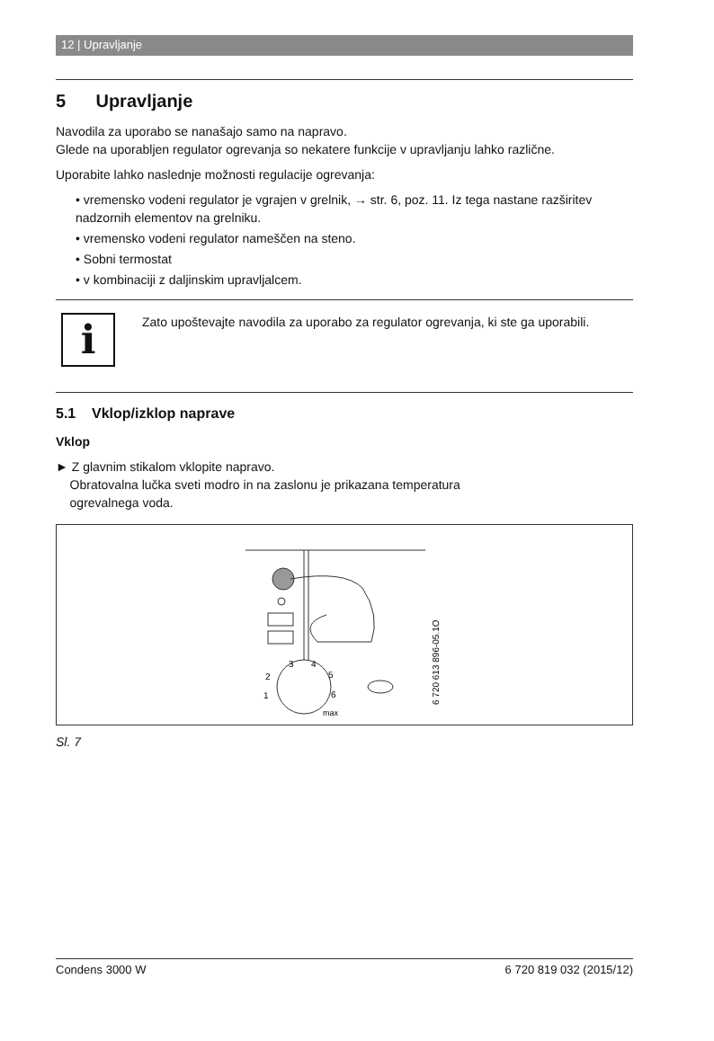12 | Upravljanje
5 Upravljanje
Navodila za uporabo se nanašajo samo na napravo.
Glede na uporabljen regulator ogrevanja so nekatere funkcije v upravljanju lahko različne.
Uporabite lahko naslednje možnosti regulacije ogrevanja:
• vremensko vodeni regulator je vgrajen v grelnik, → str. 6, poz. 11. Iz tega nastane razširitev nadzornih elementov na grelniku.
• vremensko vodeni regulator nameščen na steno.
• Sobni termostat
• v kombinaciji z daljinskim upravljalcem.
i
Zato upoštevajte navodila za uporabo za regulator ogrevanja, ki ste ga uporabili.
5.1 Vklop/izklop naprave
Vklop
► Z glavnim stikalom vklopite napravo.
Obratovalna lučka sveti modro in na zaslonu je prikazana temperatura
ogrevalnega voda.
2
3
4
5
6
1
max
6 720 613 896-05.1O
Sl. 7
Condens 3000 W 6 720 819 032 (2015/12)